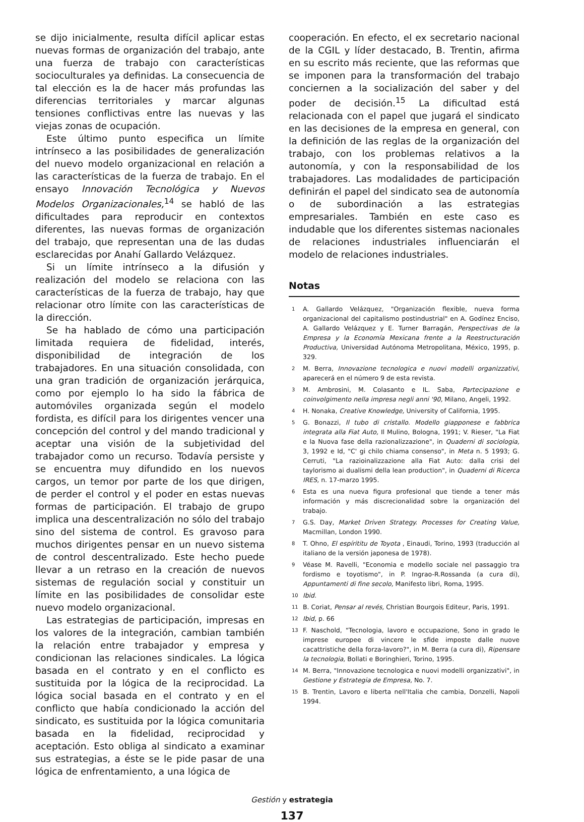se dijo inicialmente, resulta difícil aplicar estas nuevas formas de organización del trabajo, ante una fuerza de trabajo con características socioculturales ya definidas. La consecuencia de tal elección es la de hacer más profundas las diferencias territoriales y marcar algunas tensiones conflictivas entre las nuevas y las viejas zonas de ocupación.
Este último punto especifica un límite intrínseco a las posibilidades de generalización del nuevo modelo organizacional en relación a las características de la fuerza de trabajo. En el ensayo Innovación Tecnológica y Nuevos Modelos Organizacionales,<sup>14</sup> se habló de las dificultades para reproducir en contextos diferentes, las nuevas formas de organización del trabajo, que representan una de las dudas esclarecidas por Anahí Gallardo Velázquez.
Si un límite intrínseco a la difusión y realización del modelo se relaciona con las características de la fuerza de trabajo, hay que relacionar otro límite con las características de la dirección.
Se ha hablado de cómo una participación limitada requiera de fidelidad, interés, disponibilidad de integración de los trabajadores. En una situación consolidada, con una gran tradición de organización jerárquica, como por ejemplo lo ha sido la fábrica de automóviles organizada según el modelo fordista, es difícil para los dirigentes vencer una concepción del control y del mando tradicional y aceptar una visión de la subjetividad del trabajador como un recurso. Todavía persiste y se encuentra muy difundido en los nuevos cargos, un temor por parte de los que dirigen, de perder el control y el poder en estas nuevas formas de participación. El trabajo de grupo implica una descentralización no sólo del trabajo sino del sistema de control. Es gravoso para muchos dirigentes pensar en un nuevo sistema de control descentralizado. Este hecho puede llevar a un retraso en la creación de nuevos sistemas de regulación social y constituir un límite en las posibilidades de consolidar este nuevo modelo organizacional.
Las estrategias de participación, impresas en los valores de la integración, cambian también la relación entre trabajador y empresa y condicionan las relaciones sindicales. La lógica basada en el contrato y en el conflicto es sustituida por la lógica de la reciprocidad. La lógica social basada en el contrato y en el conflicto que había condicionado la acción del sindicato, es sustituida por la lógica comunitaria basada en la fidelidad, reciprocidad y aceptación. Esto obliga al sindicato a examinar sus estrategias, a éste se le pide pasar de una lógica de enfrentamiento, a una lógica de
cooperación. En efecto, el ex secretario nacional de la CGIL y líder destacado, B. Trentin, afirma en su escrito más reciente, que las reformas que se imponen para la transformación del trabajo conciernen a la socialización del saber y del poder de decisión.<sup>15</sup> La dificultad está relacionada con el papel que jugará el sindicato en las decisiones de la empresa en general, con la definición de las reglas de la organización del trabajo, con los problemas relativos a la autonomía, y con la responsabilidad de los trabajadores. Las modalidades de participación definirán el papel del sindicato sea de autonomía o de subordinación a las estrategias empresariales. También en este caso es indudable que los diferentes sistemas nacionales de relaciones industriales influenciarán el modelo de relaciones industriales.
Notas
1 A. Gallardo Velázquez, "Organización flexible, nueva forma organizacional del capitalismo postindustrial" en A. Godínez Enciso, A. Gallardo Velázquez y E. Turner Barragán, Perspectivas de la Empresa y la Economía Mexicana frente a la Reestructuración Productiva, Universidad Autónoma Metropolitana, México, 1995, p. 329.
2 M. Berra, Innovazione tecnologica e nuovi modelli organizzativi, aparecerá en el número 9 de esta revista.
3 M. Ambrosini, M. Colasanto e IL. Saba, Partecipazione e coinvolgimento nella impresa negli anni '90, Milano, Angeli, 1992.
4 H. Nonaka, Creative Knowledge, University of California, 1995.
5 G. Bonazzi, Il tubo di cristallo. Modello giapponese e fabbrica integrata alla Fiat Auto, Il Mulino, Bologna, 1991; V. Rieser, "La Fiat e la Nuova fase della razionalizzazione", in Quaderni di sociologia, 3, 1992 e Id, "C' gi chilo chiama consenso", in Meta n. 5 1993; G. Cerruti, "La razioinalizzazione alla Fiat Auto: dalla crisi del taylorismo ai dualismi della lean production", in Quaderni di Ricerca IRES, n. 17-marzo 1995.
6 Esta es una nueva figura profesional que tiende a tener más información y más discrecionalidad sobre la organización del trabajo.
7 G.S. Day, Market Driven Strategy. Processes for Creating Value, Macmillan, London 1990.
8 T. Ohno, El espírititu de Toyota , Einaudi, Torino, 1993 (traducción al italiano de la versión japonesa de 1978).
9 Véase M. Ravelli, "Economia e modello sociale nel passaggio tra fordismo e toyotismo", in P. Ingrao-R.Rossanda (a cura di), Appuntamenti di fine secolo, Manifesto libri, Roma, 1995.
10 Ibid.
11 B. Coriat, Pensar al revés, Christian Bourgois Editeur, Paris, 1991.
12 Ibid, p. 66
13 F. Naschold, "Tecnologia, lavoro e occupazione, Sono in grado le imprese europee di vincere le sfide imposte dalle nuove cacattristiche della forza-lavoro?", in M. Berra (a cura di), Ripensare la tecnologia, Bollati e Boringhieri, Torino, 1995.
14 M. Berra, "Innovazione tecnologica e nuovi modelli organizzativi", in Gestione y Estrategia de Empresa, No. 7.
15 B. Trentin, Lavoro e liberta nell'Italia che cambia, Donzelli, Napoli 1994.
Gestión y estrategia
137